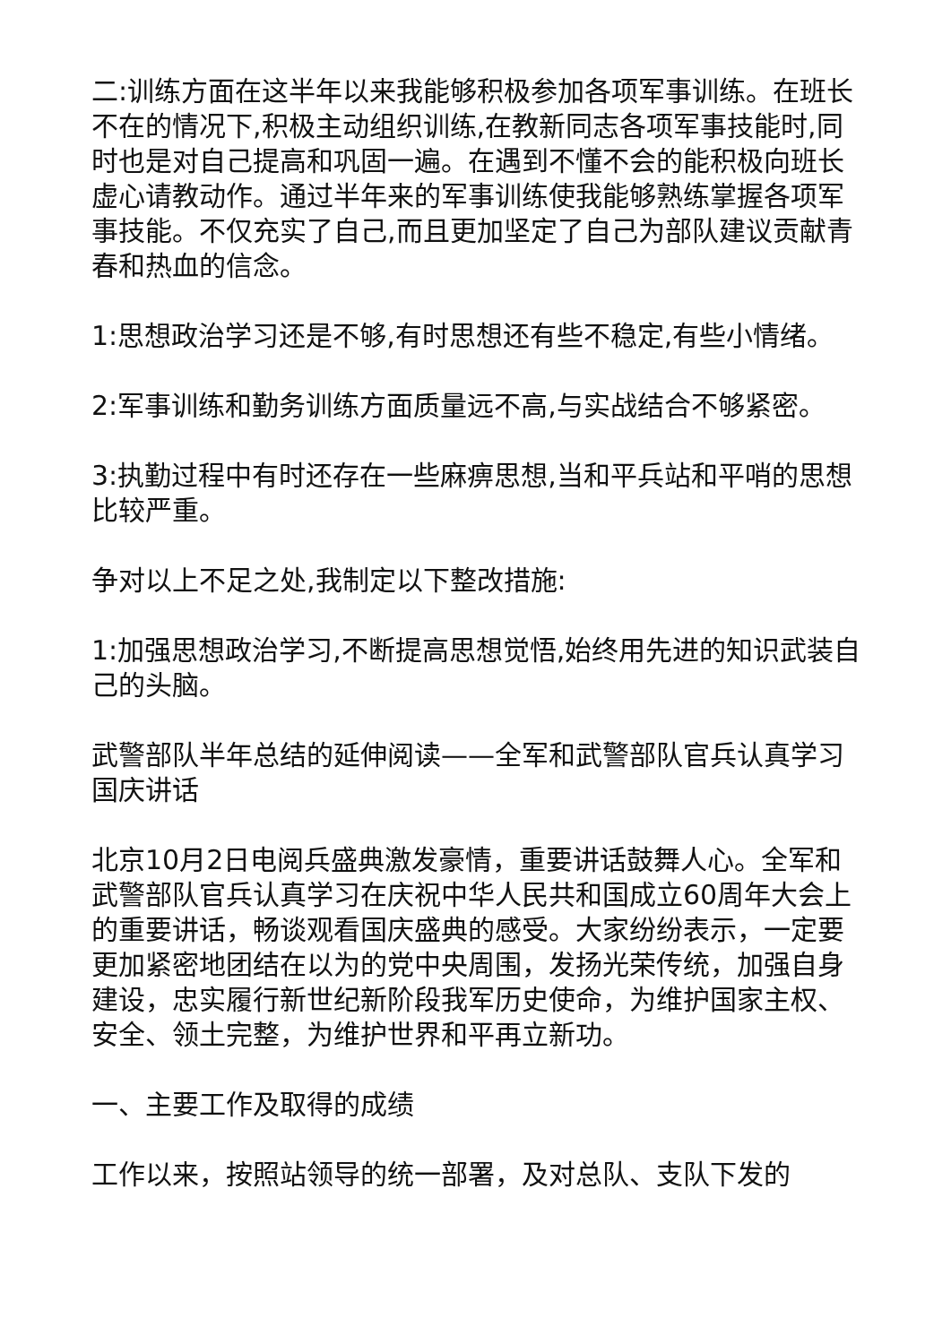二:训练方面在这半年以来我能够积极参加各项军事训练。在班长不在的情况下,积极主动组织训练,在教新同志各项军事技能时,同时也是对自己提高和巩固一遍。在遇到不懂不会的能积极向班长虚心请教动作。通过半年来的军事训练使我能够熟练掌握各项军事技能。不仅充实了自己,而且更加坚定了自己为部队建议贡献青春和热血的信念。
1:思想政治学习还是不够,有时思想还有些不稳定,有些小情绪。
2:军事训练和勤务训练方面质量远不高,与实战结合不够紧密。
3:执勤过程中有时还存在一些麻痹思想,当和平兵站和平哨的思想比较严重。
争对以上不足之处,我制定以下整改措施:
1:加强思想政治学习,不断提高思想觉悟,始终用先进的知识武装自己的头脑。
武警部队半年总结的延伸阅读——全军和武警部队官兵认真学习国庆讲话
北京10月2日电阅兵盛典激发豪情，重要讲话鼓舞人心。全军和武警部队官兵认真学习在庆祝中华人民共和国成立60周年大会上的重要讲话，畅谈观看国庆盛典的感受。大家纷纷表示，一定要更加紧密地团结在以为的党中央周围，发扬光荣传统，加强自身建设，忠实履行新世纪新阶段我军历史使命，为维护国家主权、安全、领土完整，为维护世界和平再立新功。
一、主要工作及取得的成绩
工作以来，按照站领导的统一部署，及对总队、支队下发的